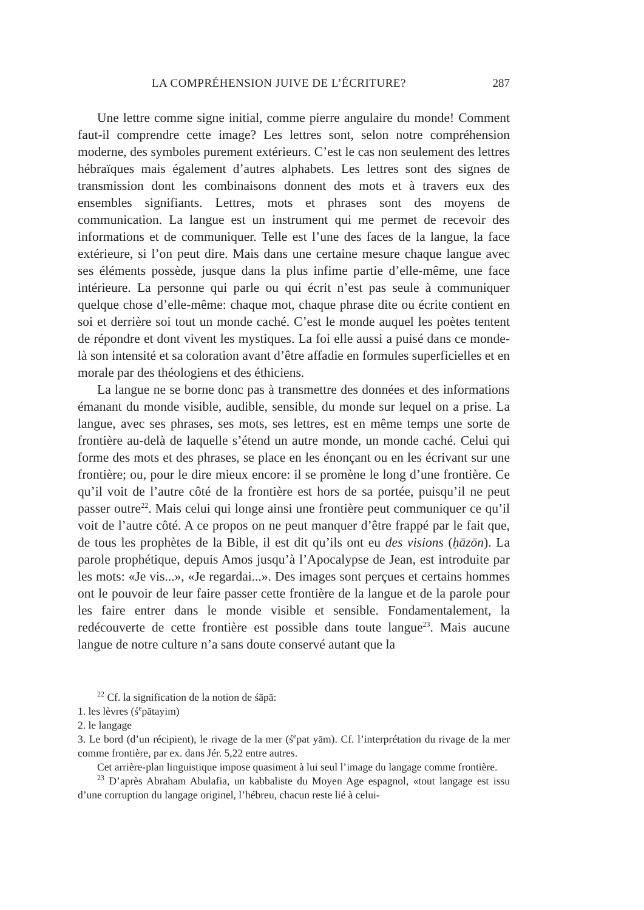LA COMPRÉHENSION JUIVE DE L’ÉCRITURE? 287
Une lettre comme signe initial, comme pierre angulaire du monde! Comment faut-il comprendre cette image? Les lettres sont, selon notre compréhension moderne, des symboles purement extérieurs. C’est le cas non seulement des lettres hébraïques mais également d’autres alphabets. Les lettres sont des signes de transmission dont les combinaisons donnent des mots et à travers eux des ensembles signifiants. Lettres, mots et phrases sont des moyens de communication. La langue est un instrument qui me permet de recevoir des informations et de communiquer. Telle est l’une des faces de la langue, la face extérieure, si l’on peut dire. Mais dans une certaine mesure chaque langue avec ses éléments possède, jusque dans la plus infime partie d’elle-même, une face intérieure. La personne qui parle ou qui écrit n’est pas seule à communiquer quelque chose d’elle-même: chaque mot, chaque phrase dite ou écrite contient en soi et derrière soi tout un monde caché. C’est le monde auquel les poètes tentent de répondre et dont vivent les mystiques. La foi elle aussi a puisé dans ce monde-là son intensité et sa coloration avant d’être affadie en formules superficielles et en morale par des théologiens et des éthiciens.
La langue ne se borne donc pas à transmettre des données et des informations émanant du monde visible, audible, sensible, du monde sur lequel on a prise. La langue, avec ses phrases, ses mots, ses lettres, est en même temps une sorte de frontière au-delà de laquelle s’étend un autre monde, un monde caché. Celui qui forme des mots et des phrases, se place en les énonçant ou en les écrivant sur une frontière; ou, pour le dire mieux encore: il se promène le long d’une frontière. Ce qu’il voit de l’autre côté de la frontière est hors de sa portée, puisqu’il ne peut passer outre<sup>22</sup>. Mais celui qui longe ainsi une frontière peut communiquer ce qu’il voit de l’autre côté. A ce propos on ne peut manquer d’être frappé par le fait que, de tous les prophètes de la Bible, il est dit qu’ils ont eu des visions (ḥāzōn). La parole prophétique, depuis Amos jusqu’à l’Apocalypse de Jean, est introduite par les mots: «Je vis...», «Je regardai...». Des images sont perçues et certains hommes ont le pouvoir de leur faire passer cette frontière de la langue et de la parole pour les faire entrer dans le monde visible et sensible. Fondamentalement, la redécouverte de cette frontière est possible dans toute langue<sup>23</sup>. Mais aucune langue de notre culture n’a sans doute conservé autant que la
<sup>22</sup> Cf. la signification de la notion de śāpā:
1. les lèvres (ś<sup>e</sup>pātayim)
2. le langage
3. Le bord (d’un récipient), le rivage de la mer (ś<sup>e</sup>pat yām). Cf. l’interprétation du rivage de la mer comme frontière, par ex. dans Jér. 5,22 entre autres.
Cet arrière-plan linguistique impose quasiment à lui seul l’image du langage comme frontière.
<sup>23</sup> D’après Abraham Abulafia, un kabbaliste du Moyen Age espagnol, «tout langage est issu d’une corruption du langage originel, l’hébreu, chacun reste lié à celui-